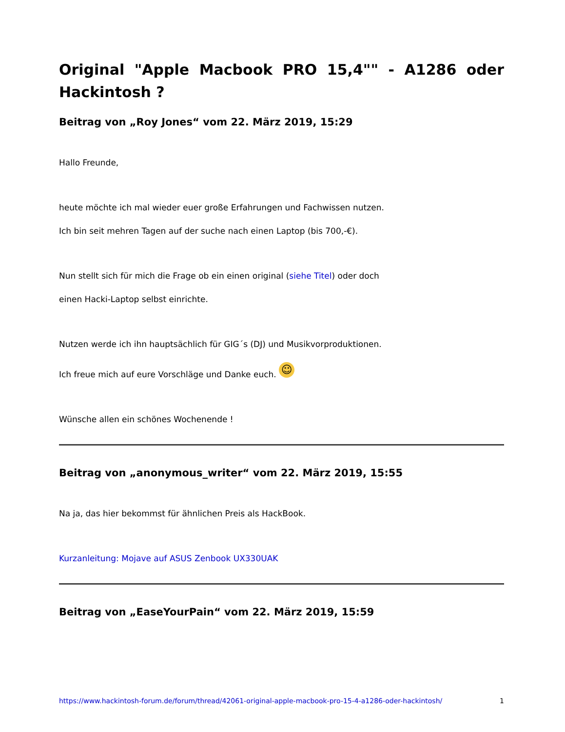Original "Apple Macbook PRO 15,4"" - A1286 oder Hackintosh ?
Beitrag von „Roy Jones“ vom 22. März 2019, 15:29
Hallo Freunde,
heute möchte ich mal wieder euer große Erfahrungen und Fachwissen nutzen.
Ich bin seit mehren Tagen auf der suche nach einen Laptop (bis 700,-€).
Nun stellt sich für mich die Frage ob ein einen original (siehe Titel) oder doch
einen Hacki-Laptop selbst einrichte.
Nutzen werde ich ihn hauptsächlich für GIG´s (DJ) und Musikvorproduktionen.
Ich freue mich auf eure Vorschläge und Danke euch. ☺
Wünsche allen ein schönes Wochenende !
Beitrag von „anonymous_writer“ vom 22. März 2019, 15:55
Na ja, das hier bekommst für ähnlichen Preis als HackBook.
Kurzanleitung: Mojave auf ASUS Zenbook UX330UAK
Beitrag von „EaseYourPain“ vom 22. März 2019, 15:59
https://www.hackintosh-forum.de/forum/thread/42061-original-apple-macbook-pro-15-4-a1286-oder-hackintosh/ 1